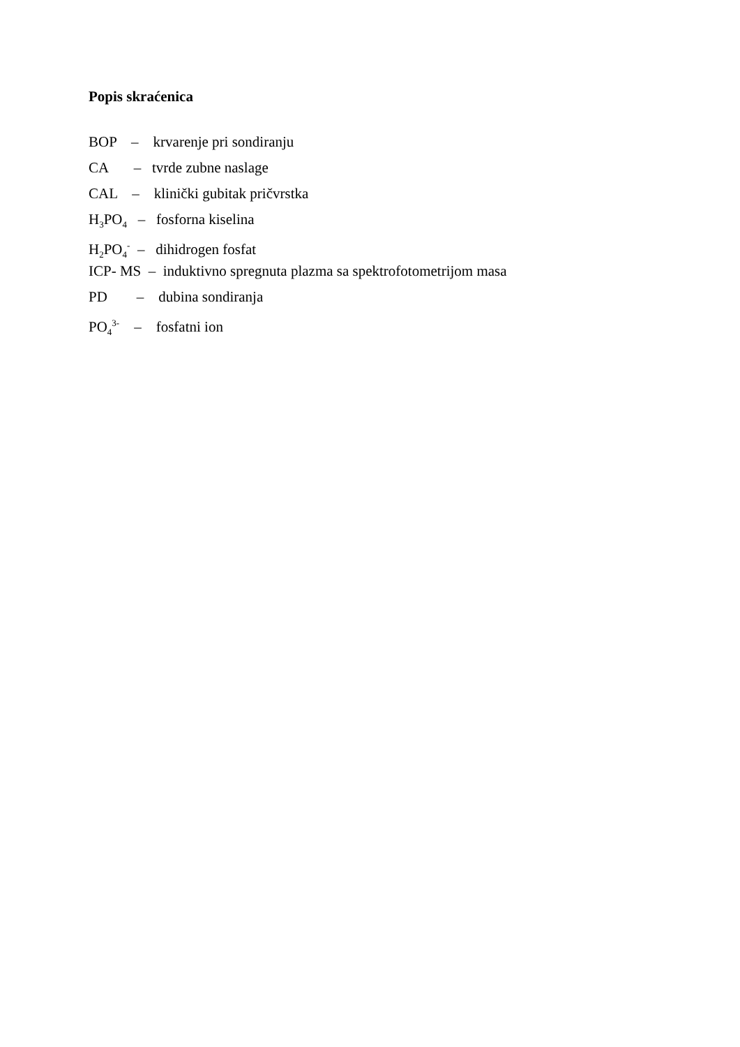Popis skraćenica
BOP – krvarenje pri sondiranju
CA – tvrde zubne naslage
CAL – klinički gubitak pričvrstka
H<sub>3</sub>PO<sub>4</sub> – fosforna kiselina
H<sub>2</sub>PO<sub>4</sub><sup>-</sup> – dihidrogen fosfat
ICP- MS – induktivno spregnuta plazma sa spektrofotometrijom masa
PD – dubina sondiranja
PO<sub>4</sub><sup>3-</sup> – fosfatni ion